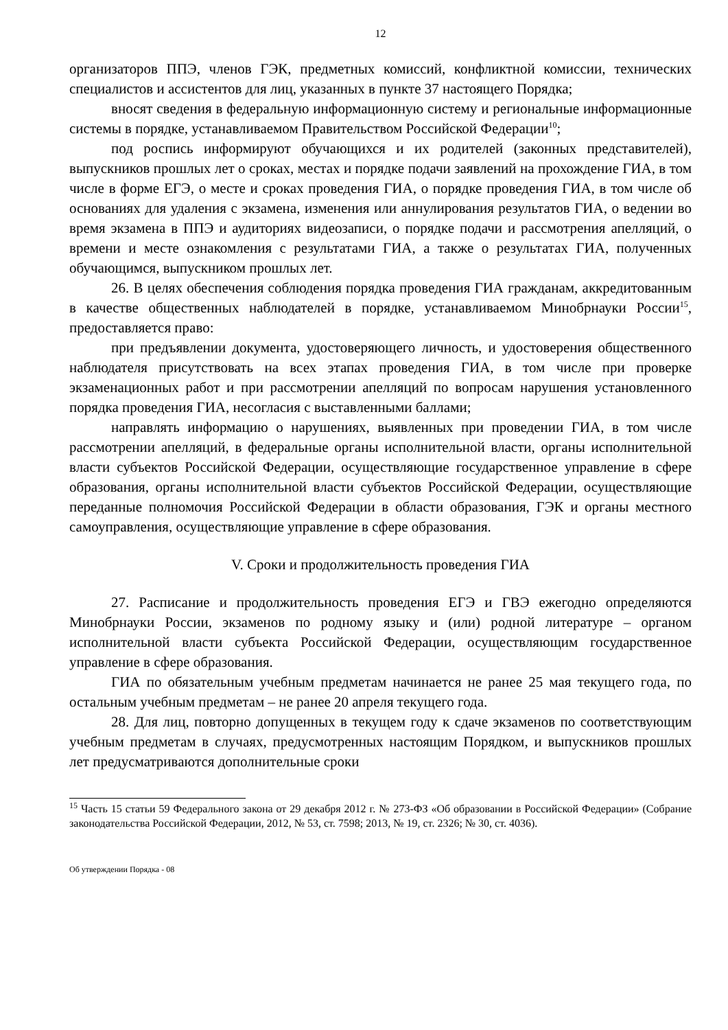12
организаторов ППЭ, членов ГЭК, предметных комиссий, конфликтной комиссии, технических специалистов и ассистентов для лиц, указанных в пункте 37 настоящего Порядка;
вносят сведения в федеральную информационную систему и региональные информационные системы в порядке, устанавливаемом Правительством Российской Федерации<sup>10</sup>;
под роспись информируют обучающихся и их родителей (законных представителей), выпускников прошлых лет о сроках, местах и порядке подачи заявлений на прохождение ГИА, в том числе в форме ЕГЭ, о месте и сроках проведения ГИА, о порядке проведения ГИА, в том числе об основаниях для удаления с экзамена, изменения или аннулирования результатов ГИА, о ведении во время экзамена в ППЭ и аудиториях видеозаписи, о порядке подачи и рассмотрения апелляций, о времени и месте ознакомления с результатами ГИА, а также о результатах ГИА, полученных обучающимся, выпускником прошлых лет.
26. В целях обеспечения соблюдения порядка проведения ГИА гражданам, аккредитованным в качестве общественных наблюдателей в порядке, устанавливаемом Минобрнауки России<sup>15</sup>, предоставляется право:
при предъявлении документа, удостоверяющего личность, и удостоверения общественного наблюдателя присутствовать на всех этапах проведения ГИА, в том числе при проверке экзаменационных работ и при рассмотрении апелляций по вопросам нарушения установленного порядка проведения ГИА, несогласия с выставленными баллами;
направлять информацию о нарушениях, выявленных при проведении ГИА, в том числе рассмотрении апелляций, в федеральные органы исполнительной власти, органы исполнительной власти субъектов Российской Федерации, осуществляющие государственное управление в сфере образования, органы исполнительной власти субъектов Российской Федерации, осуществляющие переданные полномочия Российской Федерации в области образования, ГЭК и органы местного самоуправления, осуществляющие управление в сфере образования.
V. Сроки и продолжительность проведения ГИА
27. Расписание и продолжительность проведения ЕГЭ и ГВЭ ежегодно определяются Минобрнауки России, экзаменов по родному языку и (или) родной литературе – органом исполнительной власти субъекта Российской Федерации, осуществляющим государственное управление в сфере образования.
ГИА по обязательным учебным предметам начинается не ранее 25 мая текущего года, по остальным учебным предметам – не ранее 20 апреля текущего года.
28. Для лиц, повторно допущенных в текущем году к сдаче экзаменов по соответствующим учебным предметам в случаях, предусмотренных настоящим Порядком, и выпускников прошлых лет предусматриваются дополнительные сроки
<sup>15</sup> Часть 15 статьи 59 Федерального закона от 29 декабря 2012 г. № 273-ФЗ «Об образовании в Российской Федерации» (Собрание законодательства Российской Федерации, 2012, № 53, ст. 7598; 2013, № 19, ст. 2326; № 30, ст. 4036).
Об утверждении Порядка - 08